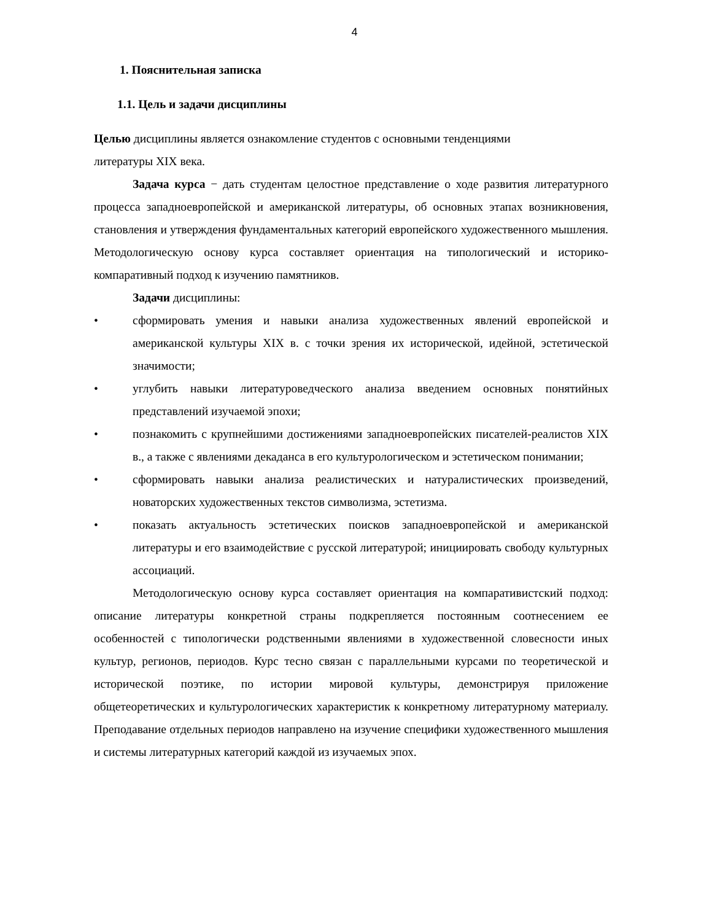4
1. Пояснительная записка
1.1. Цель и задачи дисциплины
Целью дисциплины является ознакомление студентов с основными тенденциями
литературы XIX века.
Задача курса − дать студентам целостное представление о ходе развития литературного процесса западноевропейской и американской литературы, об основных этапах возникновения, становления и утверждения фундаментальных категорий европейского художественного мышления. Методологическую основу курса составляет ориентация на типологический и историко-компаративный подход к изучению памятников.
Задачи дисциплины:
• сформировать умения и навыки анализа художественных явлений европейской и американской культуры XIX в. с точки зрения их исторической, идейной, эстетической значимости;
• углубить навыки литературоведческого анализа введением основных понятийных представлений изучаемой эпохи;
• познакомить с крупнейшими достижениями западноевропейских писателей-реалистов XIX в., а также с явлениями декаданса в его культурологическом и эстетическом понимании;
• сформировать навыки анализа реалистических и натуралистических произведений, новаторских художественных текстов символизма, эстетизма.
• показать актуальность эстетических поисков западноевропейской и американской литературы и его взаимодействие с русской литературой; инициировать свободу культурных ассоциаций.
Методологическую основу курса составляет ориентация на компаративистский подход: описание литературы конкретной страны подкрепляется постоянным соотнесением ее особенностей с типологически родственными явлениями в художественной словесности иных культур, регионов, периодов. Курс тесно связан с параллельными курсами по теоретической и исторической поэтике, по истории мировой культуры, демонстрируя приложение общетеоретических и культурологических характеристик к конкретному литературному материалу. Преподавание отдельных периодов направлено на изучение специфики художественного мышления и системы литературных категорий каждой из изучаемых эпох.